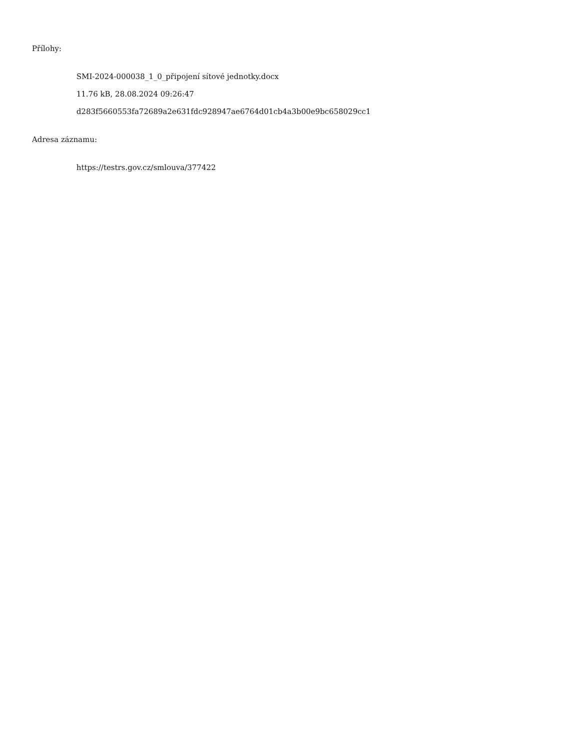Přílohy:
SMI-2024-000038_1_0_připojení sítové jednotky.docx
11.76 kB, 28.08.2024 09:26:47
d283f5660553fa72689a2e631fdc928947ae6764d01cb4a3b00e9bc658029cc1
Adresa záznamu:
https://testrs.gov.cz/smlouva/377422